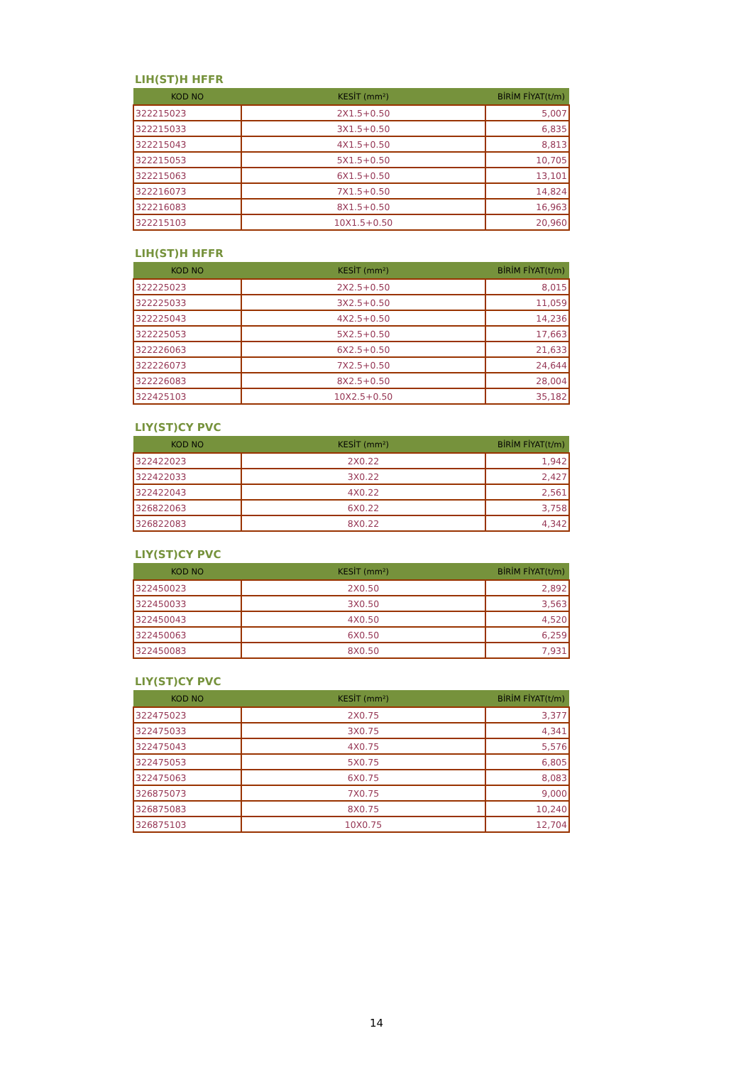LIH(ST)H HFFR
| KOD NO | KESİT (mm²) | BİRİM FİYAT(t/m) |
| --- | --- | --- |
| 322215023 | 2X1.5+0.50 | 5,007 |
| 322215033 | 3X1.5+0.50 | 6,835 |
| 322215043 | 4X1.5+0.50 | 8,813 |
| 322215053 | 5X1.5+0.50 | 10,705 |
| 322215063 | 6X1.5+0.50 | 13,101 |
| 322216073 | 7X1.5+0.50 | 14,824 |
| 322216083 | 8X1.5+0.50 | 16,963 |
| 322215103 | 10X1.5+0.50 | 20,960 |
LIH(ST)H HFFR
| KOD NO | KESİT (mm²) | BİRİM FİYAT(t/m) |
| --- | --- | --- |
| 322225023 | 2X2.5+0.50 | 8,015 |
| 322225033 | 3X2.5+0.50 | 11,059 |
| 322225043 | 4X2.5+0.50 | 14,236 |
| 322225053 | 5X2.5+0.50 | 17,663 |
| 322226063 | 6X2.5+0.50 | 21,633 |
| 322226073 | 7X2.5+0.50 | 24,644 |
| 322226083 | 8X2.5+0.50 | 28,004 |
| 322425103 | 10X2.5+0.50 | 35,182 |
LIY(ST)CY PVC
| KOD NO | KESİT (mm²) | BİRİM FİYAT(t/m) |
| --- | --- | --- |
| 322422023 | 2X0.22 | 1,942 |
| 322422033 | 3X0.22 | 2,427 |
| 322422043 | 4X0.22 | 2,561 |
| 326822063 | 6X0.22 | 3,758 |
| 326822083 | 8X0.22 | 4,342 |
LIY(ST)CY PVC
| KOD NO | KESİT (mm²) | BİRİM FİYAT(t/m) |
| --- | --- | --- |
| 322450023 | 2X0.50 | 2,892 |
| 322450033 | 3X0.50 | 3,563 |
| 322450043 | 4X0.50 | 4,520 |
| 322450063 | 6X0.50 | 6,259 |
| 322450083 | 8X0.50 | 7,931 |
LIY(ST)CY PVC
| KOD NO | KESİT (mm²) | BİRİM FİYAT(t/m) |
| --- | --- | --- |
| 322475023 | 2X0.75 | 3,377 |
| 322475033 | 3X0.75 | 4,341 |
| 322475043 | 4X0.75 | 5,576 |
| 322475053 | 5X0.75 | 6,805 |
| 322475063 | 6X0.75 | 8,083 |
| 326875073 | 7X0.75 | 9,000 |
| 326875083 | 8X0.75 | 10,240 |
| 326875103 | 10X0.75 | 12,704 |
14